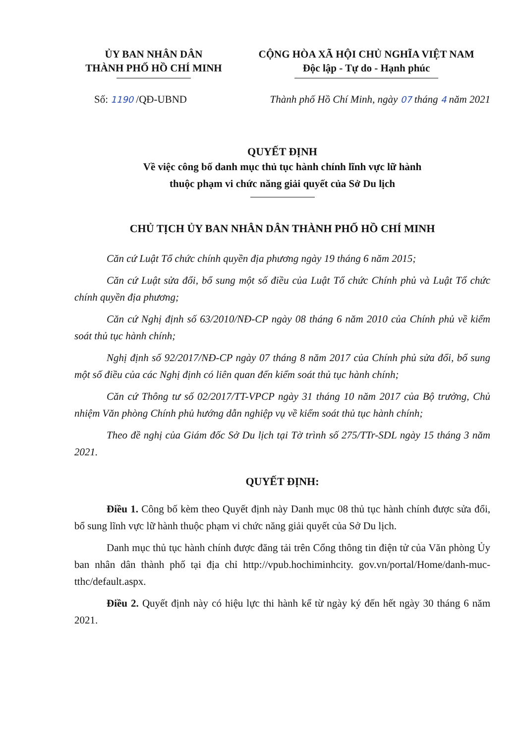ỦY BAN NHÂN DÂN
THÀNH PHỐ HỒ CHÍ MINH
CỘNG HÒA XÃ HỘI CHỦ NGHĨA VIỆT NAM
Độc lập - Tự do - Hạnh phúc
Số: 1190 /QĐ-UBND Thành phố Hồ Chí Minh, ngày 07 tháng 4 năm 2021
QUYẾT ĐỊNH
Về việc công bố danh mục thủ tục hành chính lĩnh vực lữ hành
thuộc phạm vi chức năng giải quyết của Sở Du lịch
CHỦ TỊCH ỦY BAN NHÂN DÂN THÀNH PHỐ HỒ CHÍ MINH
Căn cứ Luật Tổ chức chính quyền địa phương ngày 19 tháng 6 năm 2015;
Căn cứ Luật sửa đổi, bổ sung một số điều của Luật Tổ chức Chính phủ và Luật Tổ chức chính quyền địa phương;
Căn cứ Nghị định số 63/2010/NĐ-CP ngày 08 tháng 6 năm 2010 của Chính phủ về kiểm soát thủ tục hành chính;
Nghị định số 92/2017/NĐ-CP ngày 07 tháng 8 năm 2017 của Chính phủ sửa đổi, bổ sung một số điều của các Nghị định có liên quan đến kiểm soát thủ tục hành chính;
Căn cứ Thông tư số 02/2017/TT-VPCP ngày 31 tháng 10 năm 2017 của Bộ trưởng, Chủ nhiệm Văn phòng Chính phủ hướng dẫn nghiệp vụ về kiểm soát thủ tục hành chính;
Theo đề nghị của Giám đốc Sở Du lịch tại Tờ trình số 275/TTr-SDL ngày 15 tháng 3 năm 2021.
QUYẾT ĐỊNH:
Điều 1. Công bố kèm theo Quyết định này Danh mục 08 thủ tục hành chính được sửa đổi, bổ sung lĩnh vực lữ hành thuộc phạm vi chức năng giải quyết của Sở Du lịch.
Danh mục thủ tục hành chính được đăng tải trên Cổng thông tin điện tử của Văn phòng Ủy ban nhân dân thành phố tại địa chỉ http://vpub.hochiminhcity. gov.vn/portal/Home/danh-muc-tthc/default.aspx.
Điều 2. Quyết định này có hiệu lực thi hành kể từ ngày ký đến hết ngày 30 tháng 6 năm 2021.